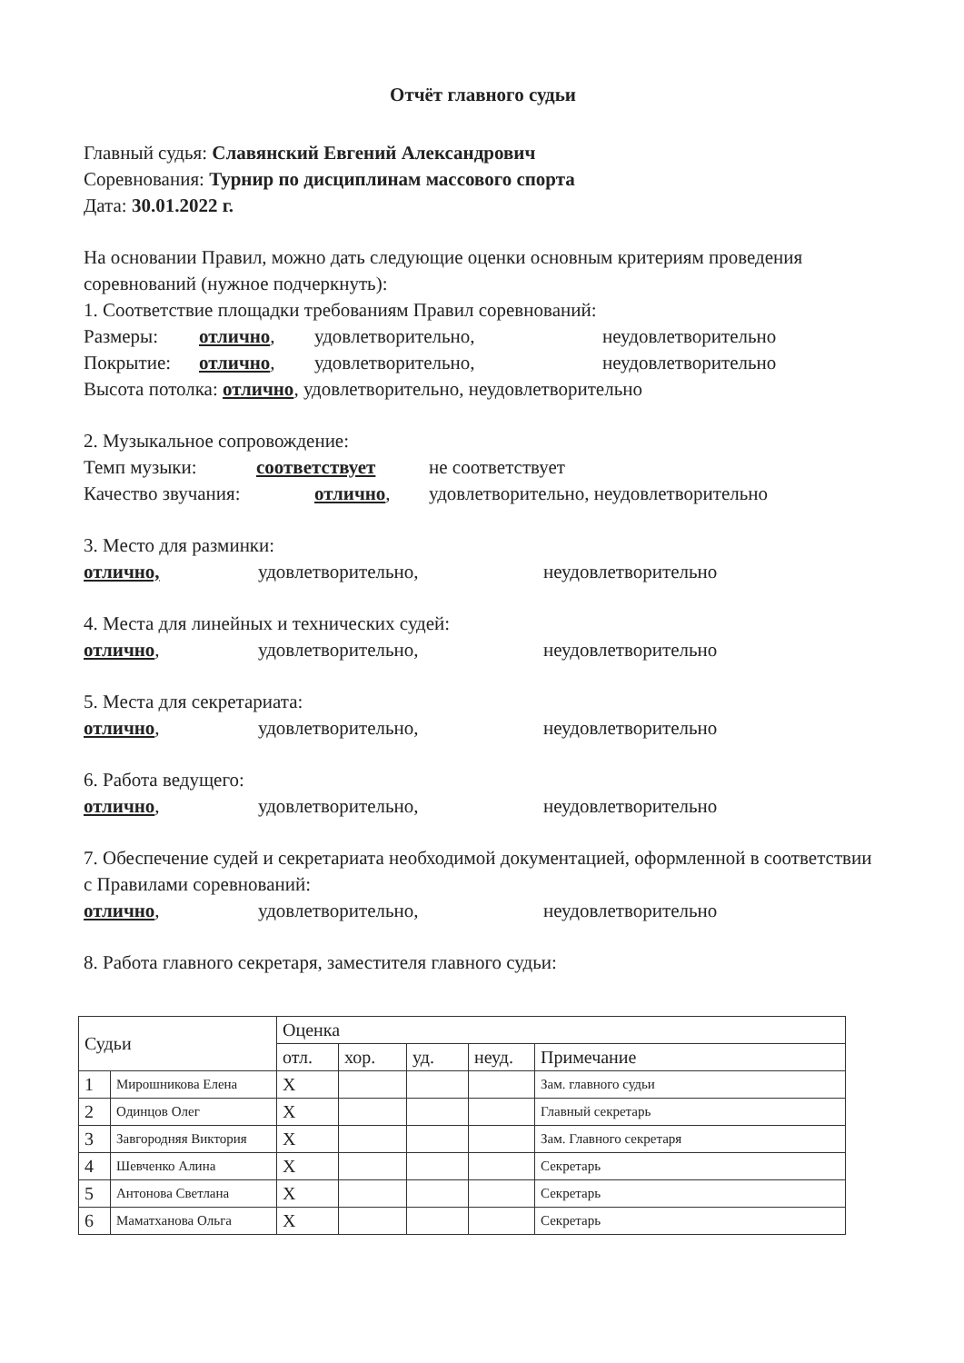Отчёт главного судьи
Главный судья: Славянский Евгений Александрович
Соревнования: Турнир по дисциплинам массового спорта
Дата: 30.01.2022 г.
На основании Правил, можно дать следующие оценки основным критериям проведения соревнований (нужное подчеркнуть):
1. Соответствие площадки требованиям Правил соревнований:
Размеры: отлично, удовлетворительно, неудовлетворительно
Покрытие: отлично, удовлетворительно, неудовлетворительно
Высота потолка: отлично, удовлетворительно, неудовлетворительно
2. Музыкальное сопровождение:
Темп музыки: соответствует не соответствует
Качество звучания: отлично, удовлетворительно, неудовлетворительно
3. Место для разминки:
отлично, удовлетворительно, неудовлетворительно
4. Места для линейных и технических судей:
отлично, удовлетворительно, неудовлетворительно
5. Места для секретариата:
отлично, удовлетворительно, неудовлетворительно
6. Работа ведущего:
отлично, удовлетворительно, неудовлетворительно
7. Обеспечение судей и секретариата необходимой документацией, оформленной в соответствии с Правилами соревнований:
отлично, удовлетворительно, неудовлетворительно
8. Работа главного секретаря, заместителя главного судьи:
| Судьи | | Оценка | | | | |
| --- | --- | --- | --- | --- | --- | --- |
| | | отл. | хор. | уд. | неуд. | Примечание |
| 1 | Мирошникова Елена | X | | | | Зам. главного судьи |
| 2 | Одинцов Олег | X | | | | Главный секретарь |
| 3 | Завгородняя Виктория | X | | | | Зам. Главного секретаря |
| 4 | Шевченко Алина | X | | | | Секретарь |
| 5 | Антонова Светлана | X | | | | Секретарь |
| 6 | Маматханова Ольга | X | | | | Секретарь |